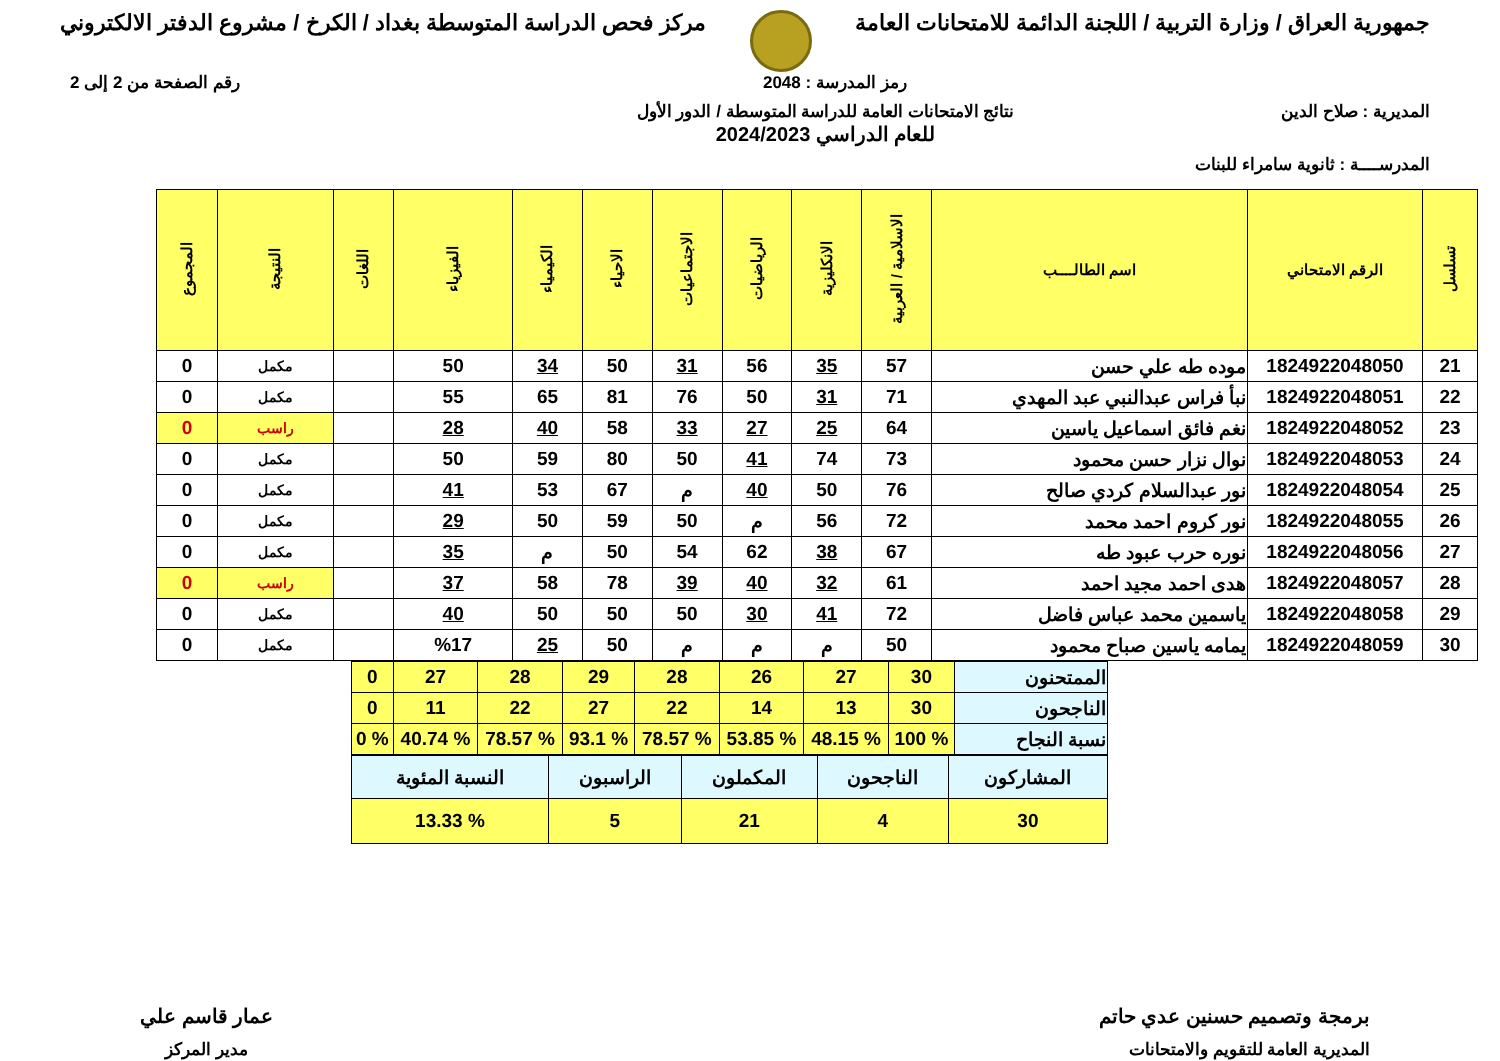جمهورية العراق / وزارة التربية / اللجنة الدائمة للامتحانات العامة
مركز فحص الدراسة المتوسطة بغداد / الكرخ / مشروع الدفتر الالكتروني
رمز المدرسة : 2048 رقم الصفحة من 2 إلى 2
المديرية : صلاح الدين نتائج الامتحانات العامة للدراسة المتوسطة / الدور الأول
للعام الدراسي 2024/2023
المدرســــة : ثانوية سامراء للبنات
| تسلسل | الرقم الامتحاني | اسم الطالــــب | الاسلامية / العربية | الانكليزية | الرياضيات | الاجتماعيات | الاحياء | الكيمياء | الفيزياء | اللغات | النتيجة | المجموع |
| --- | --- | --- | --- | --- | --- | --- | --- | --- | --- | --- | --- | --- |
| 21 | 1824922048050 | موده طه علي حسن | 57 | 35 | 56 | 31 | 50 | 34 | 50 | | مكمل | 0 |
| 22 | 1824922048051 | نبأ فراس عبدالنبي عبد المهدي | 71 | 31 | 50 | 76 | 81 | 65 | 55 | | مكمل | 0 |
| 23 | 1824922048052 | نغم فائق اسماعيل ياسين | 64 | 25 | 27 | 33 | 58 | 40 | 28 | | راسب | 0 |
| 24 | 1824922048053 | نوال نزار حسن محمود | 73 | 74 | 41 | 50 | 80 | 59 | 50 | | مكمل | 0 |
| 25 | 1824922048054 | نور عبدالسلام كردي صالح | 76 | 50 | 40 | م | 67 | 53 | 41 | | مكمل | 0 |
| 26 | 1824922048055 | نور كروم احمد محمد | 72 | 56 | م | 50 | 59 | 50 | 29 | | مكمل | 0 |
| 27 | 1824922048056 | نوره حرب عبود طه | 67 | 38 | 62 | 54 | 50 | م | 35 | | مكمل | 0 |
| 28 | 1824922048057 | هدى احمد مجيد احمد | 61 | 32 | 40 | 39 | 78 | 58 | 37 | | راسب | 0 |
| 29 | 1824922048058 | ياسمين محمد عباس فاضل | 72 | 41 | 30 | 50 | 50 | 50 | 40 | | مكمل | 0 |
| 30 | 1824922048059 | يمامه ياسين صباح محمود | 50 | م | م | م | 50 | 25 | %17 | | مكمل | 0 |
| الممتحنون | 30 | 27 | 26 | 28 | 29 | 28 | 27 | 0 |
| الناجحون | 30 | 13 | 14 | 22 | 27 | 22 | 11 | 0 |
| نسبة النجاح | % 100 | % 48.15 | % 53.85 | % 78.57 | % 93.1 | % 78.57 | % 40.74 | % 0 |
| المشاركون | الناجحون | المكملون | الراسبون | النسبة المئوية |
| 30 | 4 | 21 | 5 | % 13.33 |
برمجة وتصميم حسنين عدي حاتم
المديرية العامة للتقويم والامتحانات
عمار قاسم علي
مدير المركز